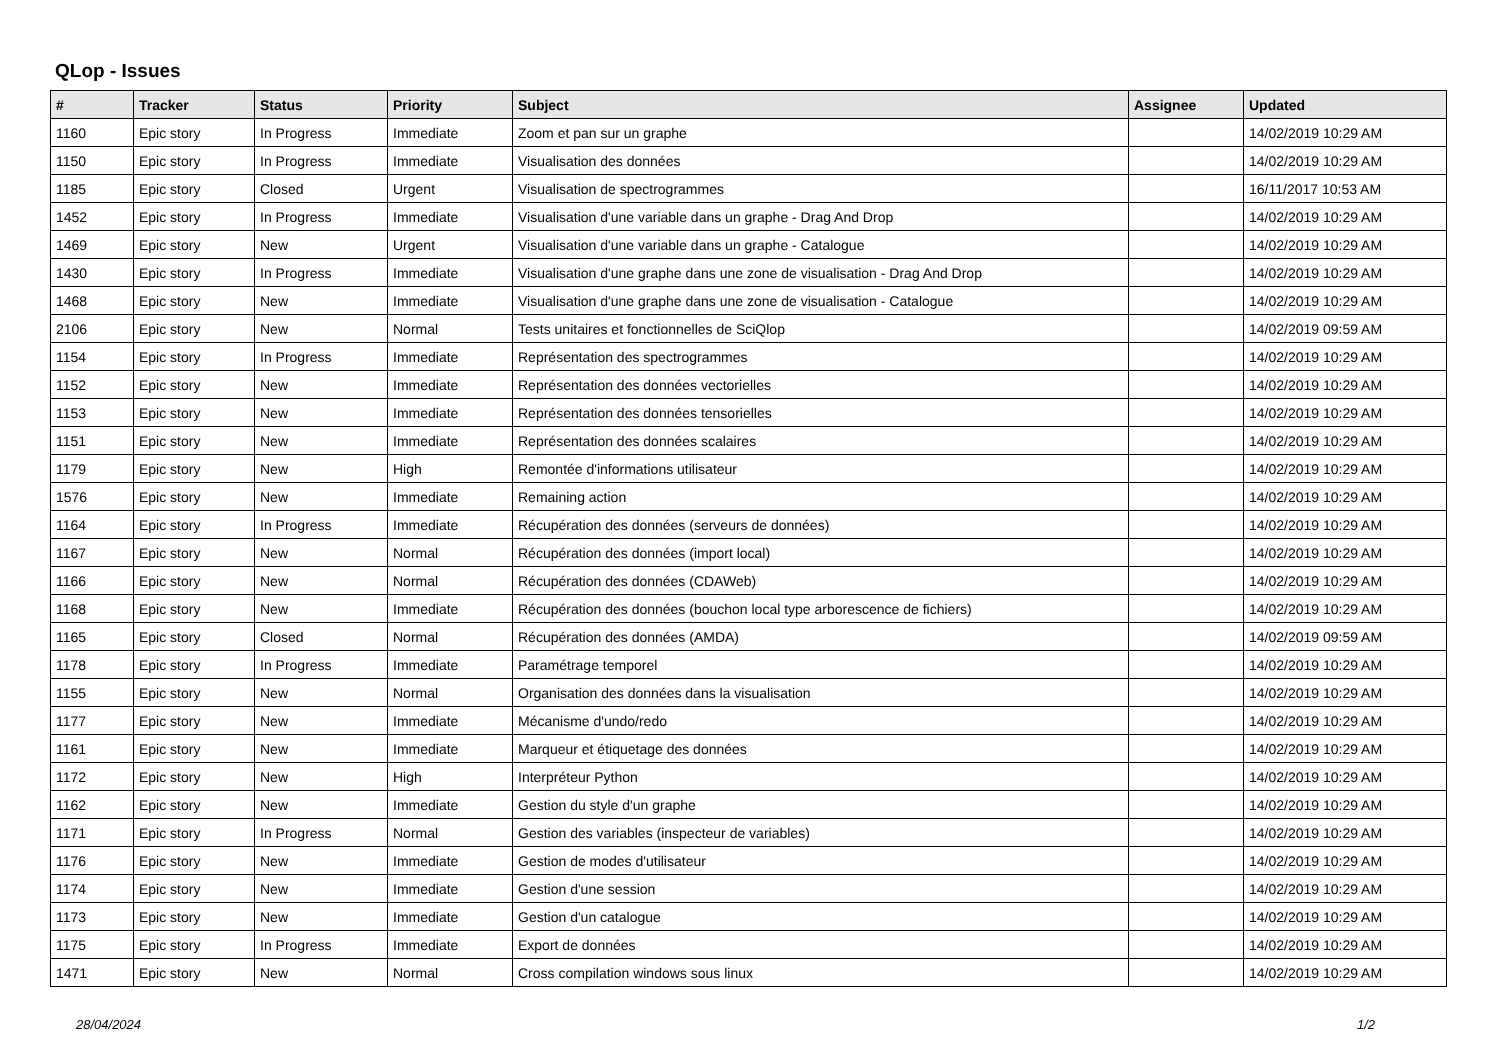QLop - Issues
| # | Tracker | Status | Priority | Subject | Assignee | Updated |
| --- | --- | --- | --- | --- | --- | --- |
| 1160 | Epic story | In Progress | Immediate | Zoom et pan sur un graphe | | 14/02/2019 10:29 AM |
| 1150 | Epic story | In Progress | Immediate | Visualisation des données | | 14/02/2019 10:29 AM |
| 1185 | Epic story | Closed | Urgent | Visualisation de spectrogrammes | | 16/11/2017 10:53 AM |
| 1452 | Epic story | In Progress | Immediate | Visualisation d'une variable dans un graphe - Drag And Drop | | 14/02/2019 10:29 AM |
| 1469 | Epic story | New | Urgent | Visualisation d'une variable dans un graphe - Catalogue | | 14/02/2019 10:29 AM |
| 1430 | Epic story | In Progress | Immediate | Visualisation d'une graphe dans une zone de visualisation - Drag And Drop | | 14/02/2019 10:29 AM |
| 1468 | Epic story | New | Immediate | Visualisation d'une graphe dans une zone de visualisation - Catalogue | | 14/02/2019 10:29 AM |
| 2106 | Epic story | New | Normal | Tests unitaires et fonctionnelles de SciQlop | | 14/02/2019 09:59 AM |
| 1154 | Epic story | In Progress | Immediate | Représentation des spectrogrammes | | 14/02/2019 10:29 AM |
| 1152 | Epic story | New | Immediate | Représentation des données vectorielles | | 14/02/2019 10:29 AM |
| 1153 | Epic story | New | Immediate | Représentation des données tensorielles | | 14/02/2019 10:29 AM |
| 1151 | Epic story | New | Immediate | Représentation des données scalaires | | 14/02/2019 10:29 AM |
| 1179 | Epic story | New | High | Remontée d'informations utilisateur | | 14/02/2019 10:29 AM |
| 1576 | Epic story | New | Immediate | Remaining action | | 14/02/2019 10:29 AM |
| 1164 | Epic story | In Progress | Immediate | Récupération des données (serveurs de données) | | 14/02/2019 10:29 AM |
| 1167 | Epic story | New | Normal | Récupération des données (import local) | | 14/02/2019 10:29 AM |
| 1166 | Epic story | New | Normal | Récupération des données (CDAWeb) | | 14/02/2019 10:29 AM |
| 1168 | Epic story | New | Immediate | Récupération des données (bouchon local type arborescence de fichiers) | | 14/02/2019 10:29 AM |
| 1165 | Epic story | Closed | Normal | Récupération des données (AMDA) | | 14/02/2019 09:59 AM |
| 1178 | Epic story | In Progress | Immediate | Paramétrage temporel | | 14/02/2019 10:29 AM |
| 1155 | Epic story | New | Normal | Organisation des données dans la visualisation | | 14/02/2019 10:29 AM |
| 1177 | Epic story | New | Immediate | Mécanisme d'undo/redo | | 14/02/2019 10:29 AM |
| 1161 | Epic story | New | Immediate | Marqueur et étiquetage des données | | 14/02/2019 10:29 AM |
| 1172 | Epic story | New | High | Interpréteur Python | | 14/02/2019 10:29 AM |
| 1162 | Epic story | New | Immediate | Gestion du style d'un graphe | | 14/02/2019 10:29 AM |
| 1171 | Epic story | In Progress | Normal | Gestion des variables (inspecteur de variables) | | 14/02/2019 10:29 AM |
| 1176 | Epic story | New | Immediate | Gestion de modes d'utilisateur | | 14/02/2019 10:29 AM |
| 1174 | Epic story | New | Immediate | Gestion d'une session | | 14/02/2019 10:29 AM |
| 1173 | Epic story | New | Immediate | Gestion d'un catalogue | | 14/02/2019 10:29 AM |
| 1175 | Epic story | In Progress | Immediate | Export de données | | 14/02/2019 10:29 AM |
| 1471 | Epic story | New | Normal | Cross compilation windows sous linux | | 14/02/2019 10:29 AM |
28/04/2024 1/2